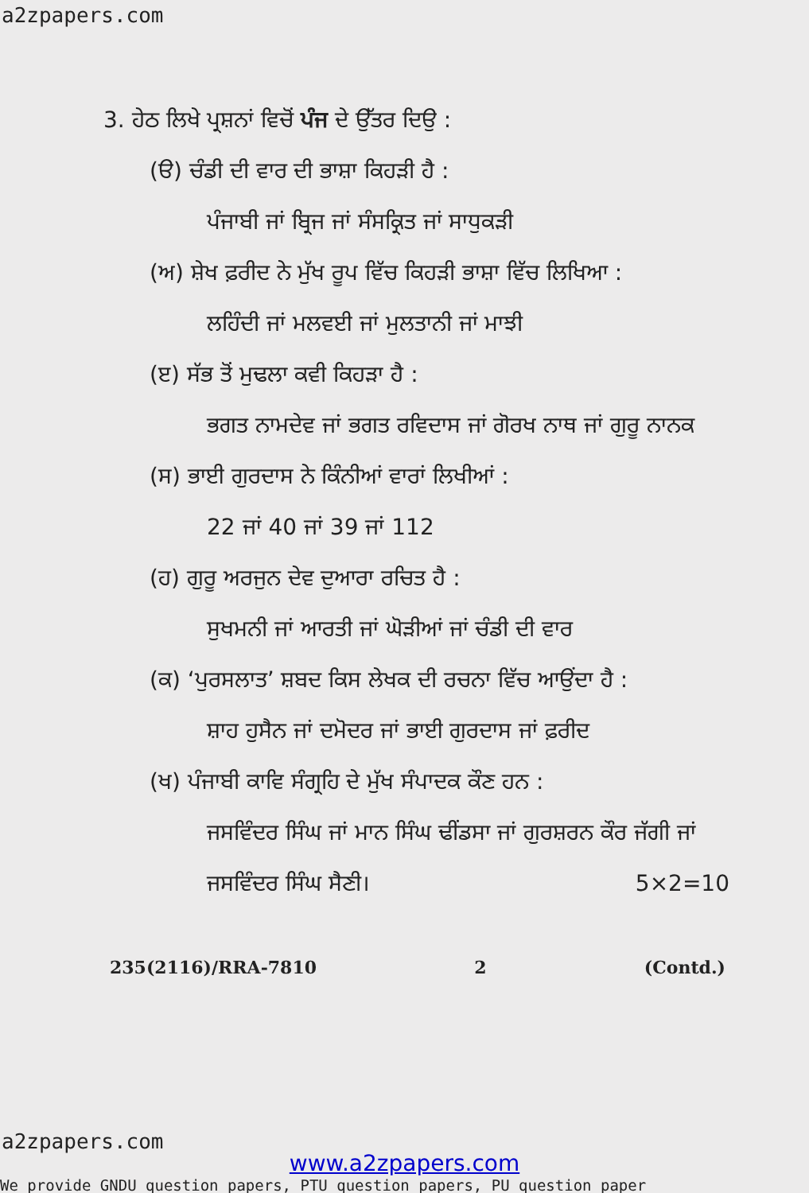a2zpapers.com
3. ਹੇਠ ਲਿਖੇ ਪ੍ਰਸ਼ਨਾਂ ਵਿਚੋਂ ਪੰਜ ਦੇ ਉੱਤਰ ਦਿਉ :
(ੳ) ਚੰਡੀ ਦੀ ਵਾਰ ਦੀ ਭਾਸ਼ਾ ਕਿਹੜੀ ਹੈ :
ਪੰਜਾਬੀ ਜਾਂ ਬ੍ਰਿਜ ਜਾਂ ਸੰਸਕ੍ਰਿਤ ਜਾਂ ਸਾਧੁਕੜੀ
(ਅ) ਸ਼ੇਖ ਫ਼ਰੀਦ ਨੇ ਮੁੱਖ ਰੂਪ ਵਿੱਚ ਕਿਹੜੀ ਭਾਸ਼ਾ ਵਿੱਚ ਲਿਖਿਆ :
ਲਹਿੰਦੀ ਜਾਂ ਮਲਵਈ ਜਾਂ ਮੁਲਤਾਨੀ ਜਾਂ ਮਾਝੀ
(ੲ) ਸੱਭ ਤੋਂ ਮੁਢਲਾ ਕਵੀ ਕਿਹੜਾ ਹੈ :
ਭਗਤ ਨਾਮਦੇਵ ਜਾਂ ਭਗਤ ਰਵਿਦਾਸ ਜਾਂ ਗੋਰਖ ਨਾਥ ਜਾਂ ਗੁਰੂ ਨਾਨਕ
(ਸ) ਭਾਈ ਗੁਰਦਾਸ ਨੇ ਕਿੰਨੀਆਂ ਵਾਰਾਂ ਲਿਖੀਆਂ :
22 ਜਾਂ 40 ਜਾਂ 39 ਜਾਂ 112
(ਹ) ਗੁਰੂ ਅਰਜੁਨ ਦੇਵ ਦੁਆਰਾ ਰਚਿਤ ਹੈ :
ਸੁਖਮਨੀ ਜਾਂ ਆਰਤੀ ਜਾਂ ਘੋੜੀਆਂ ਜਾਂ ਚੰਡੀ ਦੀ ਵਾਰ
(ਕ) ‘ਪੁਰਸਲਾਤ’ ਸ਼ਬਦ ਕਿਸ ਲੇਖਕ ਦੀ ਰਚਨਾ ਵਿੱਚ ਆਉਂਦਾ ਹੈ :
ਸ਼ਾਹ ਹੁਸੈਨ ਜਾਂ ਦਮੋਦਰ ਜਾਂ ਭਾਈ ਗੁਰਦਾਸ ਜਾਂ ਫ਼ਰੀਦ
(ਖ) ਪੰਜਾਬੀ ਕਾਵਿ ਸੰਗ੍ਰਹਿ ਦੇ ਮੁੱਖ ਸੰਪਾਦਕ ਕੌਣ ਹਨ :
ਜਸਵਿੰਦਰ ਸਿੰਘ ਜਾਂ ਮਾਨ ਸਿੰਘ ਢੀਂਡਸਾ ਜਾਂ ਗੁਰਸ਼ਰਨ ਕੌਰ ਜੱਗੀ ਜਾਂ ਜਸਵਿੰਦਰ ਸਿੰਘ ਸੈਣੀ। 5×2=10
235(2116)/RRA-7810 2 (Contd.)
a2zpapers.com
www.a2zpapers.com
We provide GNDU question papers, PTU question papers, PU question paper